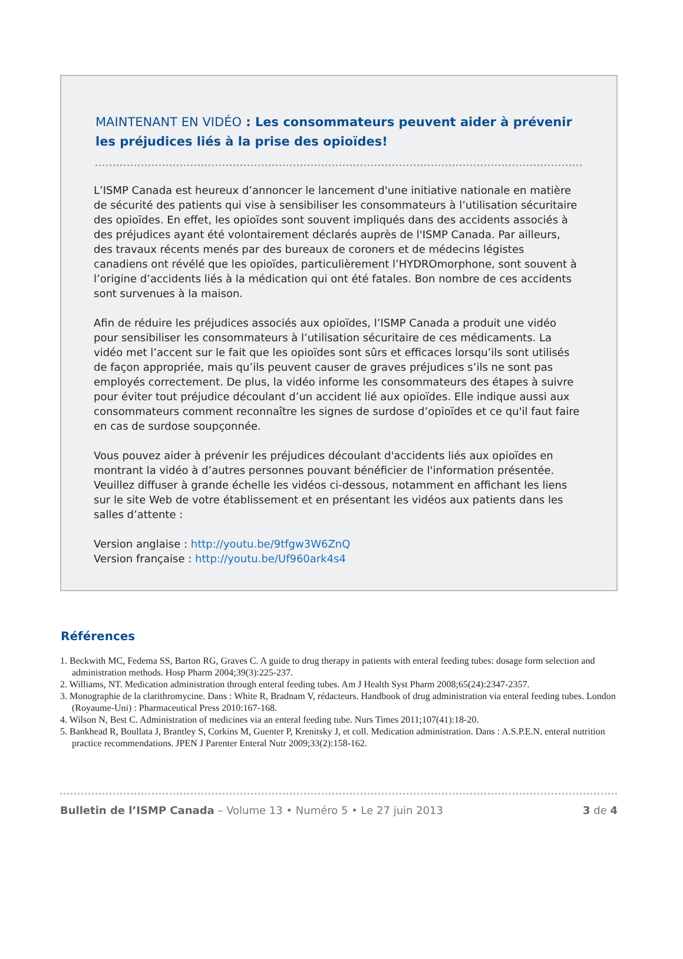MAINTENANT EN VIDÉO : Les consommateurs peuvent aider à prévenir les préjudices liés à la prise des opioïdes!
L’ISMP Canada est heureux d’annoncer le lancement d'une initiative nationale en matière de sécurité des patients qui vise à sensibiliser les consommateurs à l’utilisation sécuritaire des opioïdes. En effet, les opioïdes sont souvent impliqués dans des accidents associés à des préjudices ayant été volontairement déclarés auprès de l'ISMP Canada. Par ailleurs, des travaux récents menés par des bureaux de coroners et de médecins légistes canadiens ont révélé que les opioïdes, particulièrement l’HYDROmorphone, sont souvent à l’origine d’accidents liés à la médication qui ont été fatales. Bon nombre de ces accidents sont survenues à la maison.
Afin de réduire les préjudices associés aux opioïdes, l’ISMP Canada a produit une vidéo pour sensibiliser les consommateurs à l’utilisation sécuritaire de ces médicaments. La vidéo met l’accent sur le fait que les opioïdes sont sûrs et efficaces lorsqu’ils sont utilisés de façon appropriée, mais qu’ils peuvent causer de graves préjudices s’ils ne sont pas employés correctement. De plus, la vidéo informe les consommateurs des étapes à suivre pour éviter tout préjudice découlant d’un accident lié aux opioïdes. Elle indique aussi aux consommateurs comment reconnaître les signes de surdose d’opioïdes et ce qu'il faut faire en cas de surdose soupçonnée.
Vous pouvez aider à prévenir les préjudices découlant d'accidents liés aux opioïdes en montrant la vidéo à d’autres personnes pouvant bénéficier de l'information présentée. Veuillez diffuser à grande échelle les vidéos ci-dessous, notamment en affichant les liens sur le site Web de votre établissement et en présentant les vidéos aux patients dans les salles d’attente :
Version anglaise : http://youtu.be/9tfgw3W6ZnQ
Version française : http://youtu.be/Uf960ark4s4
Références
1. Beckwith MC, Fedema SS, Barton RG, Graves C. A guide to drug therapy in patients with enteral feeding tubes: dosage form selection and administration methods. Hosp Pharm 2004;39(3):225-237.
2. Williams, NT. Medication administration through enteral feeding tubes. Am J Health Syst Pharm 2008;65(24):2347-2357.
3. Monographie de la clarithromycine. Dans : White R, Bradnam V, rédacteurs. Handbook of drug administration via enteral feeding tubes. London (Royaume-Uni) : Pharmaceutical Press 2010:167-168.
4. Wilson N, Best C. Administration of medicines via an enteral feeding tube. Nurs Times 2011;107(41):18-20.
5. Bankhead R, Boullata J, Brantley S, Corkins M, Guenter P, Krenitsky J, et coll. Medication administration. Dans : A.S.P.E.N. enteral nutrition practice recommendations. JPEN J Parenter Enteral Nutr 2009;33(2):158-162.
Bulletin de l’ISMP Canada – Volume 13 • Numéro 5 • Le 27 juin 2013 3 de 4